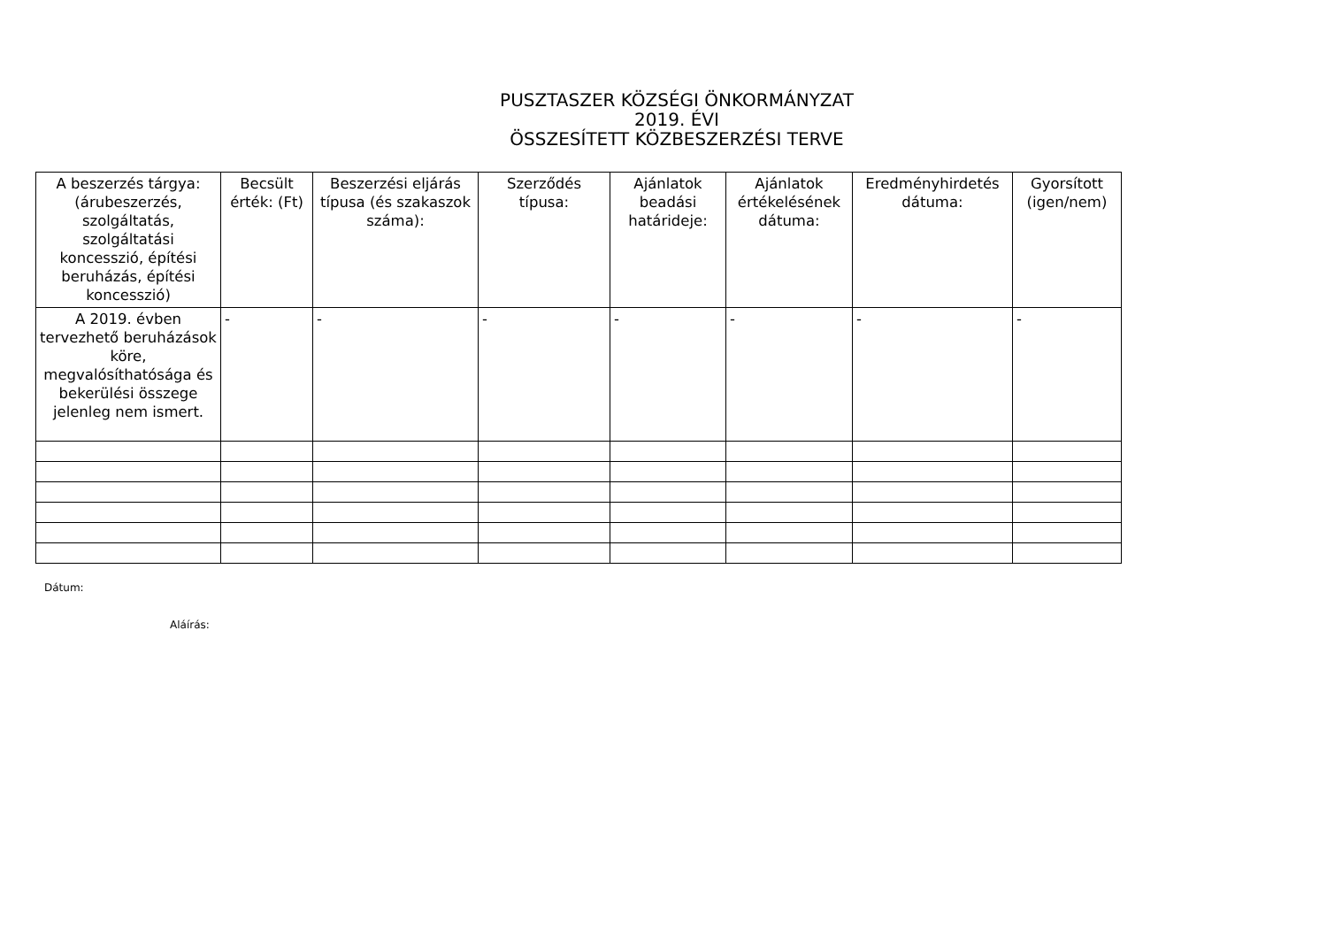PUSZTASZER KÖZSÉGI ÖNKORMÁNYZAT
2019. ÉVI
ÖSSZESÍTETT KÖZBESZERZÉSI TERVE
| A beszerzés tárgya: (árubeszerzés, szolgáltatás, szolgáltatási koncesszió, építési beruházás, építési koncesszió) | Becsült érték: (Ft) | Beszerzési eljárás típusa (és szakaszok száma): | Szerződés típusa: | Ajánlatok beadási határideje: | Ajánlatok értékelésének dátuma: | Eredményhirdetés dátuma: | Gyorsított (igen/nem) |
| --- | --- | --- | --- | --- | --- | --- | --- |
| A 2019. évben tervezhető beruházások köre, megvalósíthatósága és bekerülési összege jelenleg nem ismert. | - | - | - | - | - | - | - |
Dátum:
Aláírás: